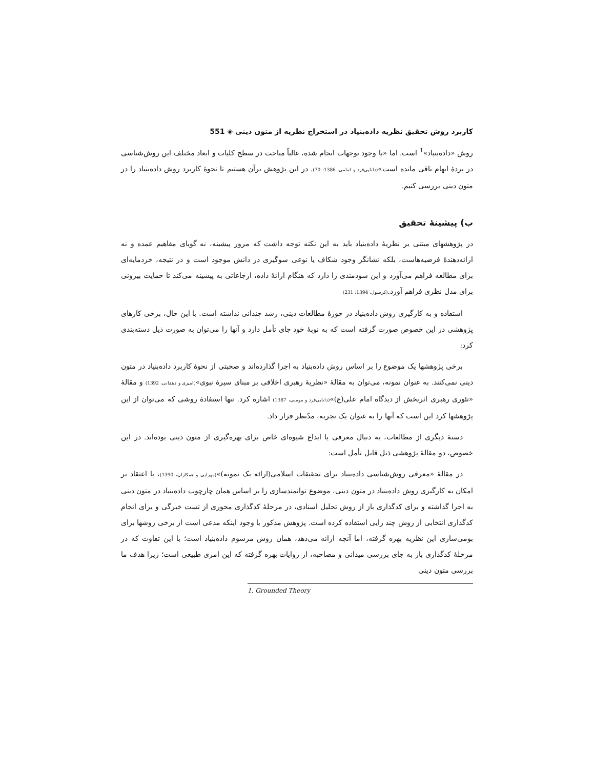کاربرد روش تحقیق نظریه داده‌بنیاد در استخراج نظریه از متون دینی ◈ 551
روش «داده‌بنیاد»<sup>1</sup> است. اما «با وجود توجهات انجام شده، غالباً مباحث در سطح کلیات و ابعاد مختلف این روش‌شناسی در پردهٔ ابهام باقی مانده است»(دانایی‌فرد و امامی، 1386: 70). در این پژوهش برآن هستیم تا نحوهٔ کاربرد روش داده‌بنیاد را در متون دینی بررسی کنیم.
ب) پیشینهٔ تحقیق
در پژوهشهای مبتنی بر نظریهٔ داده‌بنیاد باید به این نکته توجه داشت که مرور پیشینه، نه گویای مفاهیم عمده و نه ارائه‌دهندهٔ فرضیه‌هاست، بلکه نشانگر وجود شکاف یا نوعی سوگیری در دانش موجود است و در نتیجه، خردمایه‌ای برای مطالعه فراهم می‌آورد و این سودمندی را دارد که هنگام ارائهٔ داده، ارجاعاتی به پیشینه می‌کند تا حمایت بیرونی برای مدل نظری فراهم آورد.(کرسول، 1394: 231)
استفاده و به کارگیری روش داده‌بنیاد در حوزهٔ مطالعات دینی، رشد چندانی نداشته است. با این حال، برخی کارهای پژوهشی در این خصوص صورت گرفته است که به نوبهٔ خود جای تأمل دارد و آنها را می‌توان به صورت ذیل دسته‌بندی کرد:
برخی پژوهشها یک موضوع را بر اساس روش داده‌بنیاد به اجرا گذارده‌اند و صحبتی از نحوهٔ کاربرد داده‌بنیاد در متون دینی نمی‌کنند. به عنوان نمونه، می‌توان به مقالهٔ «نظریهٔ رهبری اخلاقی بر مبنای سیرهٔ نبوی»(امیری و دهقانی، 1392) و مقالهٔ «تئوری رهبری اثربخش از دیدگاه امام علی(ع)»(دانایی‌فرد و مومنی، 1387) اشاره کرد. تنها استفادهٔ روشی که می‌توان از این پژوهشها کرد این است که آنها را به عنوان یک تجربه، مدّنظر قرار داد.
دستهٔ دیگری از مطالعات، به دنبال معرفی یا ابداع شیوه‌ای خاص برای بهره‌گیری از متون دینی بوده‌اند. در این خصوص، دو مقالهٔ پژوهشی ذیل قابل تأمل است:
در مقالهٔ «معرفی روش‌شناسی داده‌بنیاد برای تحقیقات اسلامی(ارائه یک نمونه)»(مهرابی و همکاران، 1390)، با اعتقاد بر امکان به کارگیری روش داده‌بنیاد در متون دینی، موضوع توانمندسازی را بر اساس همان چارچوب داده‌بنیاد در متون دینی به اجرا گذاشته و برای کدگذاری باز از روش تحلیل اسنادی، در مرحلهٔ کدگذاری محوری از تست خبرگی و برای انجام کدگذاری انتخابی از روش چند رایی استفاده کرده است. پژوهش مذکور با وجود اینکه مدعی است از برخی روشها برای بومی‌سازی این نظریه بهره گرفته، اما آنچه ارائه می‌دهد، همان روش مرسوم داده‌بنیاد است؛ با این تفاوت که در مرحلهٔ کدگذاری باز به جای بررسی میدانی و مصاحبه، از روایات بهره گرفته که این امری طبیعی است؛ زیرا هدف ما بررسی متون دینی
1. Grounded Theory